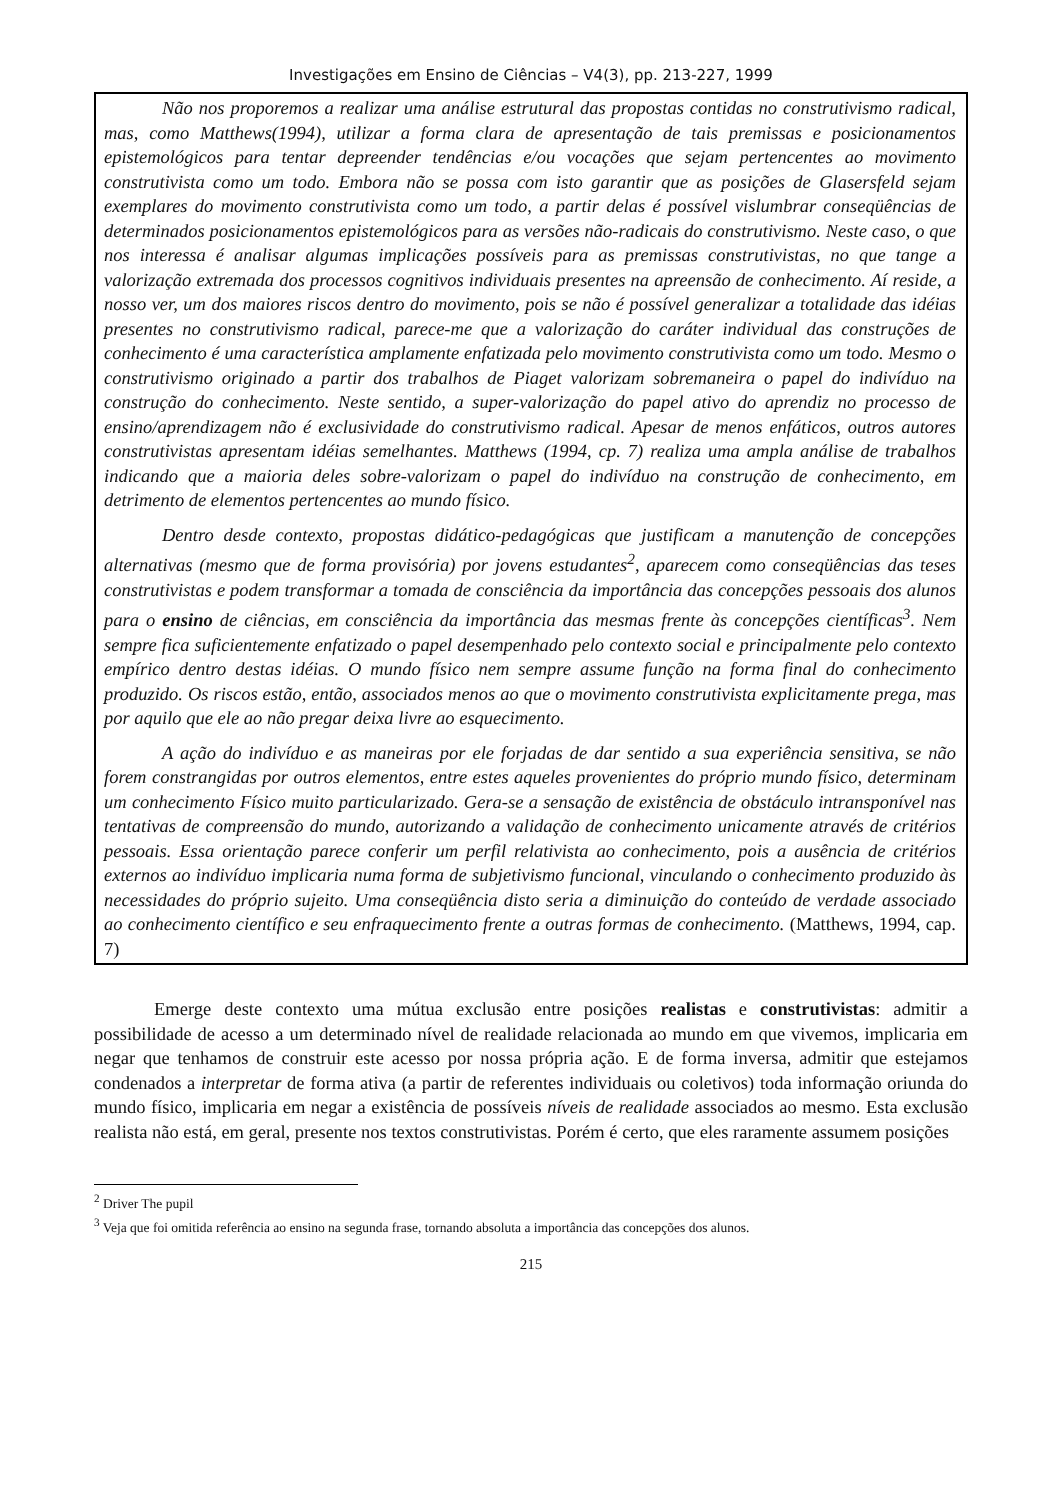Investigações em Ensino de Ciências – V4(3), pp. 213-227, 1999
Não nos proporemos a realizar uma análise estrutural das propostas contidas no construtivismo radical, mas, como Matthews(1994), utilizar a forma clara de apresentação de tais premissas e posicionamentos epistemológicos para tentar depreender tendências e/ou vocações que sejam pertencentes ao movimento construtivista como um todo. Embora não se possa com isto garantir que as posições de Glasersfeld sejam exemplares do movimento construtivista como um todo, a partir delas é possível vislumbrar conseqüências de determinados posicionamentos epistemológicos para as versões não-radicais do construtivismo. Neste caso, o que nos interessa é analisar algumas implicações possíveis para as premissas construtivistas, no que tange a valorização extremada dos processos cognitivos individuais presentes na apreensão de conhecimento. Aí reside, a nosso ver, um dos maiores riscos dentro do movimento, pois se não é possível generalizar a totalidade das idéias presentes no construtivismo radical, parece-me que a valorização do caráter individual das construções de conhecimento é uma característica amplamente enfatizada pelo movimento construtivista como um todo. Mesmo o construtivismo originado a partir dos trabalhos de Piaget valorizam sobremaneira o papel do indivíduo na construção do conhecimento. Neste sentido, a super-valorização do papel ativo do aprendiz no processo de ensino/aprendizagem não é exclusividade do construtivismo radical. Apesar de menos enfáticos, outros autores construtivistas apresentam idéias semelhantes. Matthews (1994, cp. 7) realiza uma ampla análise de trabalhos indicando que a maioria deles sobre-valorizam o papel do indivíduo na construção de conhecimento, em detrimento de elementos pertencentes ao mundo físico.
Dentro desde contexto, propostas didático-pedagógicas que justificam a manutenção de concepções alternativas (mesmo que de forma provisória) por jovens estudantes<sup>2</sup>, aparecem como conseqüências das teses construtivistas e podem transformar a tomada de consciência da importância das concepções pessoais dos alunos para o ensino de ciências, em consciência da importância das mesmas frente às concepções científicas<sup>3</sup>. Nem sempre fica suficientemente enfatizado o papel desempenhado pelo contexto social e principalmente pelo contexto empírico dentro destas idéias. O mundo físico nem sempre assume função na forma final do conhecimento produzido. Os riscos estão, então, associados menos ao que o movimento construtivista explicitamente prega, mas por aquilo que ele ao não pregar deixa livre ao esquecimento.
A ação do indivíduo e as maneiras por ele forjadas de dar sentido a sua experiência sensitiva, se não forem constrangidas por outros elementos, entre estes aqueles provenientes do próprio mundo físico, determinam um conhecimento Físico muito particularizado. Gera-se a sensação de existência de obstáculo intransponível nas tentativas de compreensão do mundo, autorizando a validação de conhecimento unicamente através de critérios pessoais. Essa orientação parece conferir um perfil relativista ao conhecimento, pois a ausência de critérios externos ao indivíduo implicaria numa forma de subjetivismo funcional, vinculando o conhecimento produzido às necessidades do próprio sujeito. Uma conseqüência disto seria a diminuição do conteúdo de verdade associado ao conhecimento científico e seu enfraquecimento frente a outras formas de conhecimento. (Matthews, 1994, cap. 7)
Emerge deste contexto uma mútua exclusão entre posições realistas e construtivistas: admitir a possibilidade de acesso a um determinado nível de realidade relacionada ao mundo em que vivemos, implicaria em negar que tenhamos de construir este acesso por nossa própria ação. E de forma inversa, admitir que estejamos condenados a interpretar de forma ativa (a partir de referentes individuais ou coletivos) toda informação oriunda do mundo físico, implicaria em negar a existência de possíveis níveis de realidade associados ao mesmo. Esta exclusão realista não está, em geral, presente nos textos construtivistas. Porém é certo, que eles raramente assumem posições
<sup>2</sup> Driver The pupil
<sup>3</sup> Veja que foi omitida referência ao ensino na segunda frase, tornando absoluta a importância das concepções dos alunos.
215